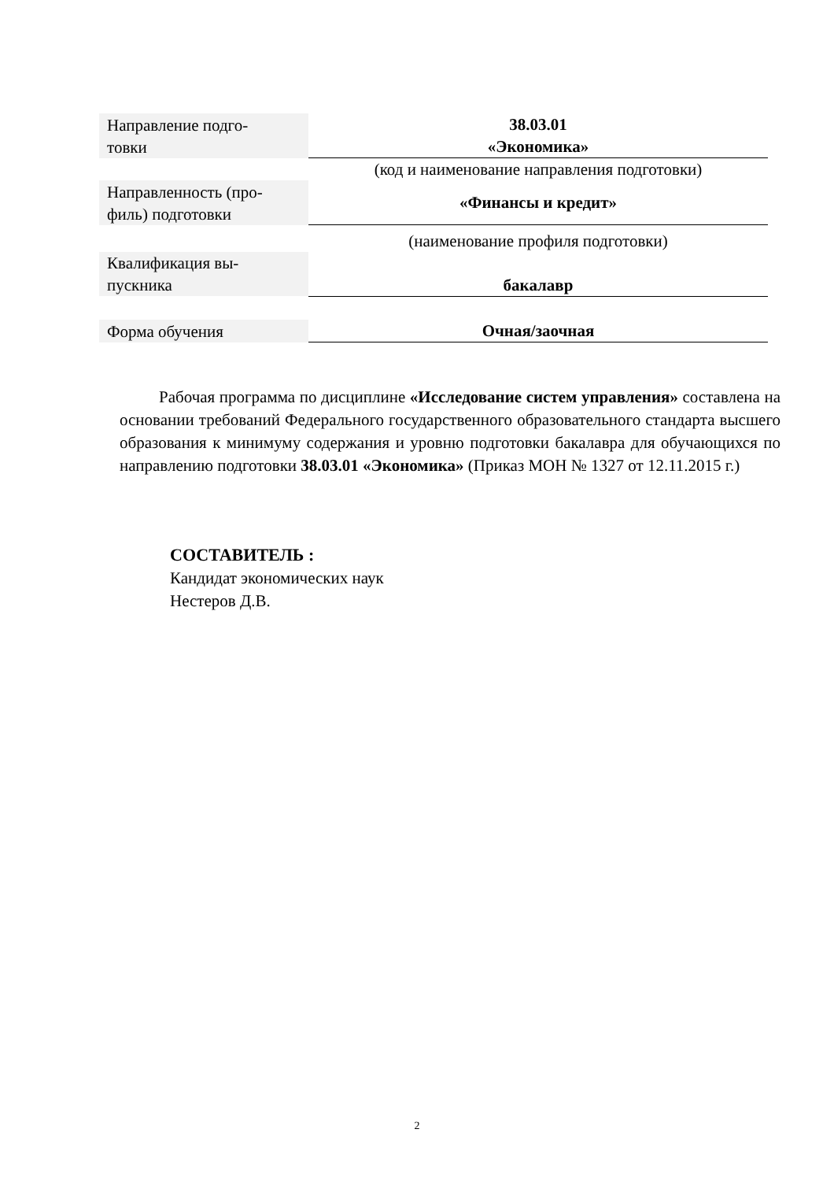| Направление подго- товки | 38.03.01 «Экономика» |
| | (код и наименование направления подготовки) |
| Направленность (про- филь) подготовки | «Финансы и кредит» |
| | (наименование профиля подготовки) |
| Квалификация вы- пускника | бакалавр |
| Форма обучения | Очная/заочная |
Рабочая программа по дисциплине «Исследование систем управления» составлена на основании требований Федерального государственного образовательного стандарта высшего образования к минимуму содержания и уровню подготовки бакалавра для обучающихся по направлению подготовки 38.03.01 «Экономика» (Приказ МОН № 1327 от 12.11.2015 г.)
СОСТАВИТЕЛЬ :
Кандидат экономических наук
Нестеров Д.В.
2